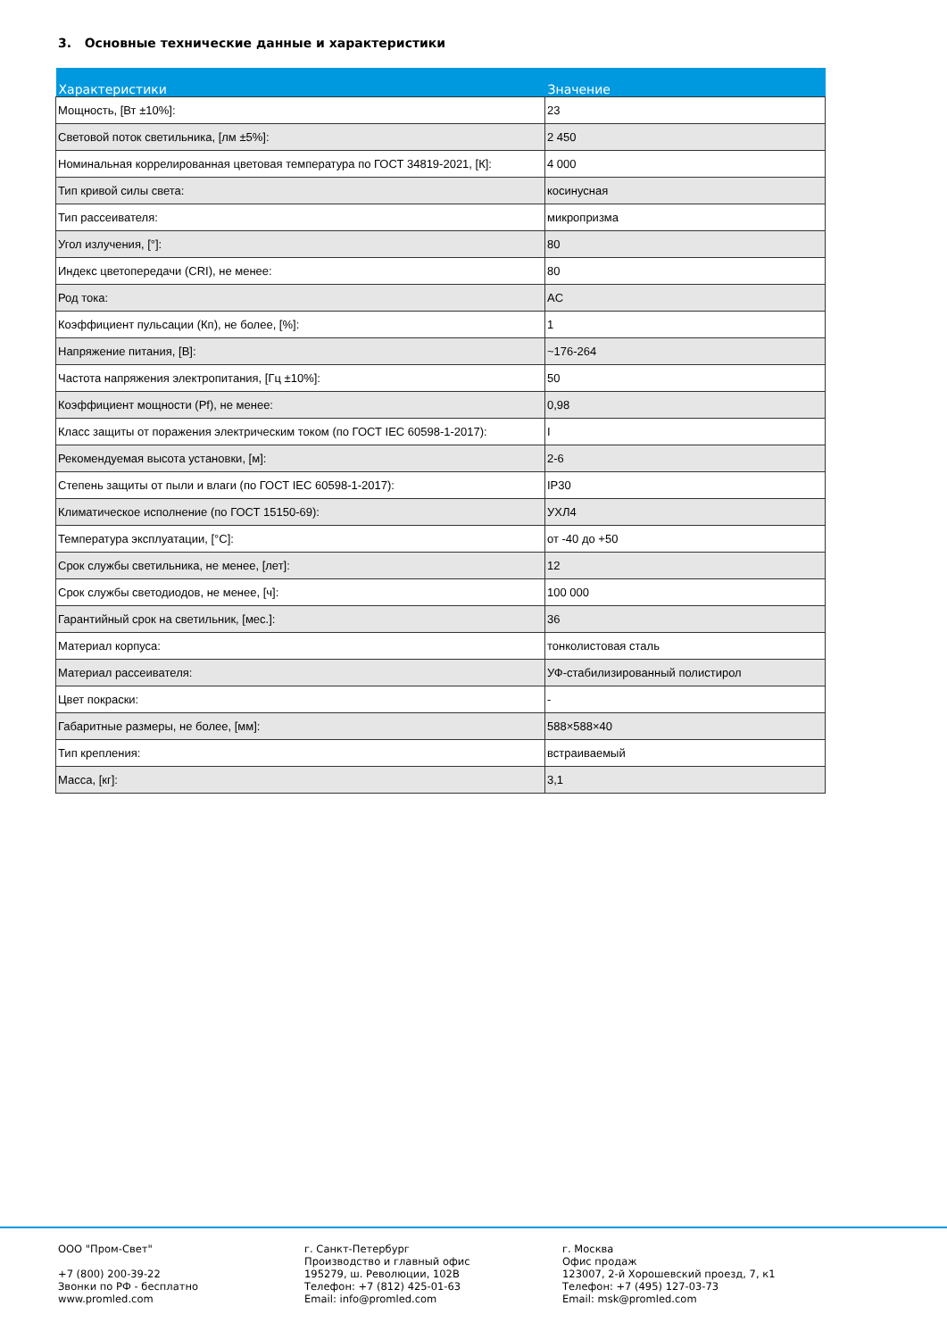3. Основные технические данные и характеристики
| Характеристики | Значение |
| --- | --- |
| Мощность, [Вт ±10%]: | 23 |
| Световой поток светильника, [лм ±5%]: | 2 450 |
| Номинальная коррелированная цветовая температура по ГОСТ 34819-2021, [К]: | 4 000 |
| Тип кривой силы света: | косинусная |
| Тип рассеивателя: | микропризма |
| Угол излучения, [°]: | 80 |
| Индекс цветопередачи (CRI), не менее: | 80 |
| Род тока: | AC |
| Коэффициент пульсации (Кп), не более, [%]: | 1 |
| Напряжение питания, [В]: | ~176-264 |
| Частота напряжения электропитания, [Гц ±10%]: | 50 |
| Коэффициент мощности (Pf), не менее: | 0,98 |
| Класс защиты от поражения электрическим током (по ГОСТ IEC 60598-1-2017): | I |
| Рекомендуемая высота установки, [м]: | 2-6 |
| Степень защиты от пыли и влаги (по ГОСТ IEC 60598-1-2017): | IP30 |
| Климатическое исполнение (по ГОСТ 15150-69): | УХЛ4 |
| Температура эксплуатации, [°С]: | от -40 до +50 |
| Срок службы светильника, не менее, [лет]: | 12 |
| Срок службы светодиодов, не менее, [ч]: | 100 000 |
| Гарантийный срок на светильник, [мес.]: | 36 |
| Материал корпуса: | тонколистовая сталь |
| Материал рассеивателя: | УФ-стабилизированный полистирол |
| Цвет покраски: | - |
| Габаритные размеры, не более, [мм]: | 588×588×40 |
| Тип крепления: | встраиваемый |
| Масса, [кг]: | 3,1 |
ООО "Пром-Свет"
+7 (800) 200-39-22
Звонки по РФ - бесплатно
www.promled.com
г. Санкт-Петербург
Производство и главный офис
195279, ш. Революции, 102В
Телефон: +7 (812) 425-01-63
Email: info@promled.com
г. Москва
Офис продаж
123007, 2-й Хорошевский проезд, 7, к1
Телефон: +7 (495) 127-03-73
Email: msk@promled.com